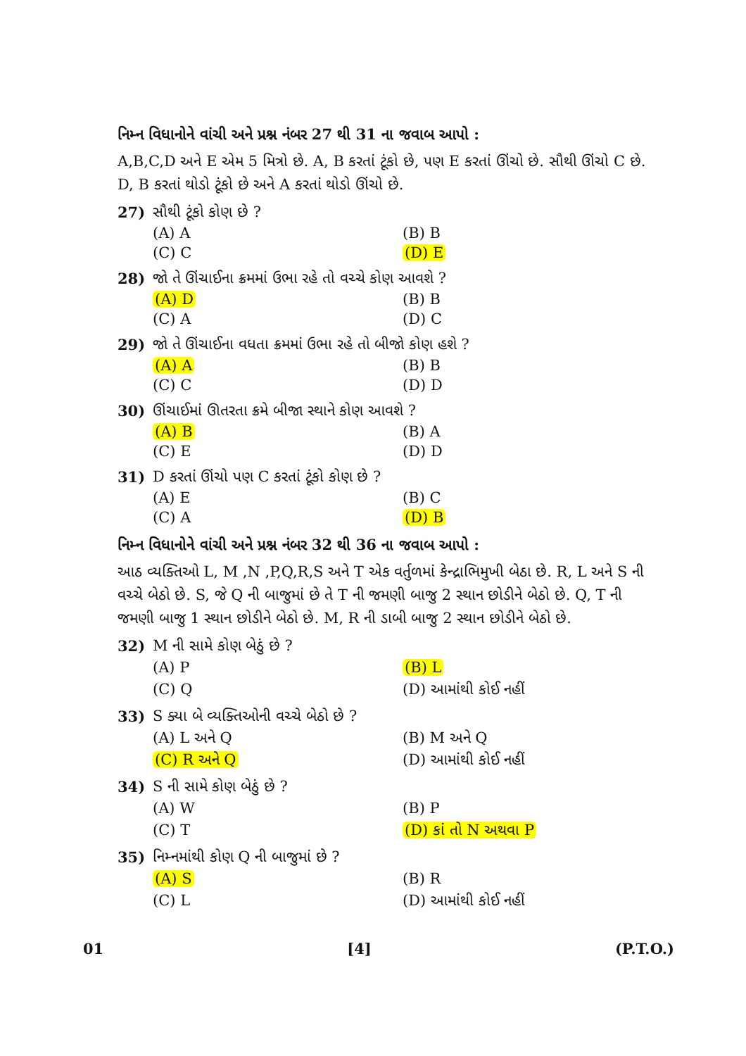નિમ્ન વિધાનોને વાંચી અને પ્રશ્ન નંબર 27 થી 31 ના જવાબ આપો :
A,B,C,D અને E એમ 5 મિત્રો છે. A, B કરતાં ટૂંકો છે, પણ E કરતાં ઊંચો છે. સૌથી ઊંચો C છે. D, B કરતાં થોડો ટૂંકો છે અને A કરતાં થોડો ઊંચો છે.
27) સૌથી ટૂંકો કોણ છે ?
(A) A (B) B (C) C (D) E
28) જો તે ઊંચાઈના ક્રમમાં ઉભા રહે તો વચ્ચે કોણ આવશે ?
(A) D (B) B (C) A (D) C
29) જો તે ઊંચાઈના વધતા ક્રમમાં ઉભા રહે તો બીજો કોણ હશે ?
(A) A (B) B (C) C (D) D
30) ઊંચાઈમાં ઊતરતા ક્રમે બીજા સ્થાને કોણ આવશે ?
(A) B (B) A (C) E (D) D
31) D કરતાં ઊંચો પણ C કરતાં ટૂંકો કોણ છે ?
(A) E (B) C (C) A (D) B
નિમ્ન વિધાનોને વાંચી અને પ્રશ્ન નંબર 32 થી 36 ના જવાબ આપો :
આઠ વ્યક્તિઓ L, M ,N ,P,Q,R,S અને T એક વર્તુળમાં કેન્દ્રાભિમુખી બેઠા છે. R, L અને S ની વચ્ચે બેઠો છે. S, જે Q ની બાજુમાં છે તે T ની જમણી બાજુ 2 સ્થાન છોડીને બેઠો છે. Q, T ની જમણી બાજુ 1 સ્થાન છોડીને બેઠો છે. M, R ની ડાબી બાજુ 2 સ્થાન છોડીને બેઠો છે.
32) M ની સામે કોણ બેઠું છે ?
(A) P (B) L (C) Q (D) આમાંથી કોઈ નહીં
33) S ક્યા બે વ્યક્તિઓની વચ્ચે બેઠો છે ?
(A) L અને Q (B) M અને Q (C) R અને Q (D) આમાંથી કોઈ નહીં
34) S ની સામે કોણ બેઠું છે ?
(A) W (B) P (C) T (D) કાં તો N અથવા P
35) નિમ્નમાંથી કોણ Q ની બાજુમાં છે ?
(A) S (B) R (C) L (D) આમાંથી કોઈ નહીં
01 [4] (P.T.O.)